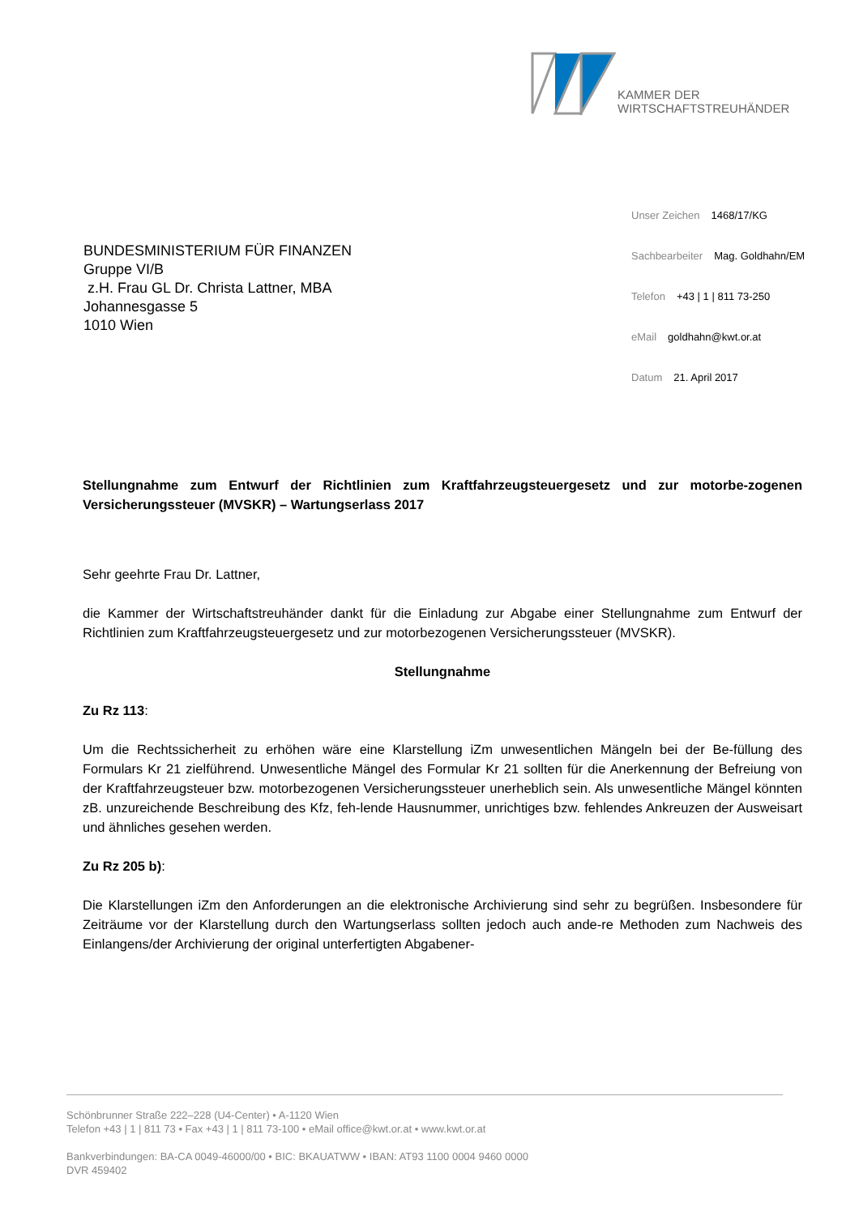KAMMER DER
WIRTSCHAFTSTREUHÄNDER
Unser Zeichen 1468/17/KG
Sachbearbeiter Mag. Goldhahn/EM
Telefon +43 | 1 | 811 73-250
eMail goldhahn@kwt.or.at
Datum 21. April 2017
BUNDESMINISTERIUM FÜR FINANZEN
Gruppe VI/B
z.H. Frau GL Dr. Christa Lattner, MBA
Johannesgasse 5
1010 Wien
Stellungnahme zum Entwurf der Richtlinien zum Kraftfahrzeugsteuergesetz und zur motorbe-zogenen Versicherungssteuer (MVSKR) – Wartungserlass 2017
Sehr geehrte Frau Dr. Lattner,
die Kammer der Wirtschaftstreuhänder dankt für die Einladung zur Abgabe einer Stellungnahme zum Entwurf der Richtlinien zum Kraftfahrzeugsteuergesetz und zur motorbezogenen Versicherungssteuer (MVSKR).
Stellungnahme
Zu Rz 113:
Um die Rechtssicherheit zu erhöhen wäre eine Klarstellung iZm unwesentlichen Mängeln bei der Be-füllung des Formulars Kr 21 zielführend. Unwesentliche Mängel des Formular Kr 21 sollten für die Anerkennung der Befreiung von der Kraftfahrzeugsteuer bzw. motorbezogenen Versicherungssteuer unerheblich sein. Als unwesentliche Mängel könnten zB. unzureichende Beschreibung des Kfz, feh-lende Hausnummer, unrichtiges bzw. fehlendes Ankreuzen der Ausweisart und ähnliches gesehen werden.
Zu Rz 205 b):
Die Klarstellungen iZm den Anforderungen an die elektronische Archivierung sind sehr zu begrüßen. Insbesondere für Zeiträume vor der Klarstellung durch den Wartungserlass sollten jedoch auch ande-re Methoden zum Nachweis des Einlangens/der Archivierung der original unterfertigten Abgabener-
Schönbrunner Straße 222–228 (U4-Center) • A-1120 Wien
Telefon +43 | 1 | 811 73 • Fax +43 | 1 | 811 73-100 • eMail office@kwt.or.at • www.kwt.or.at
Bankverbindungen: BA-CA 0049-46000/00 • BIC: BKAUATWW • IBAN: AT93 1100 0004 9460 0000
DVR 459402